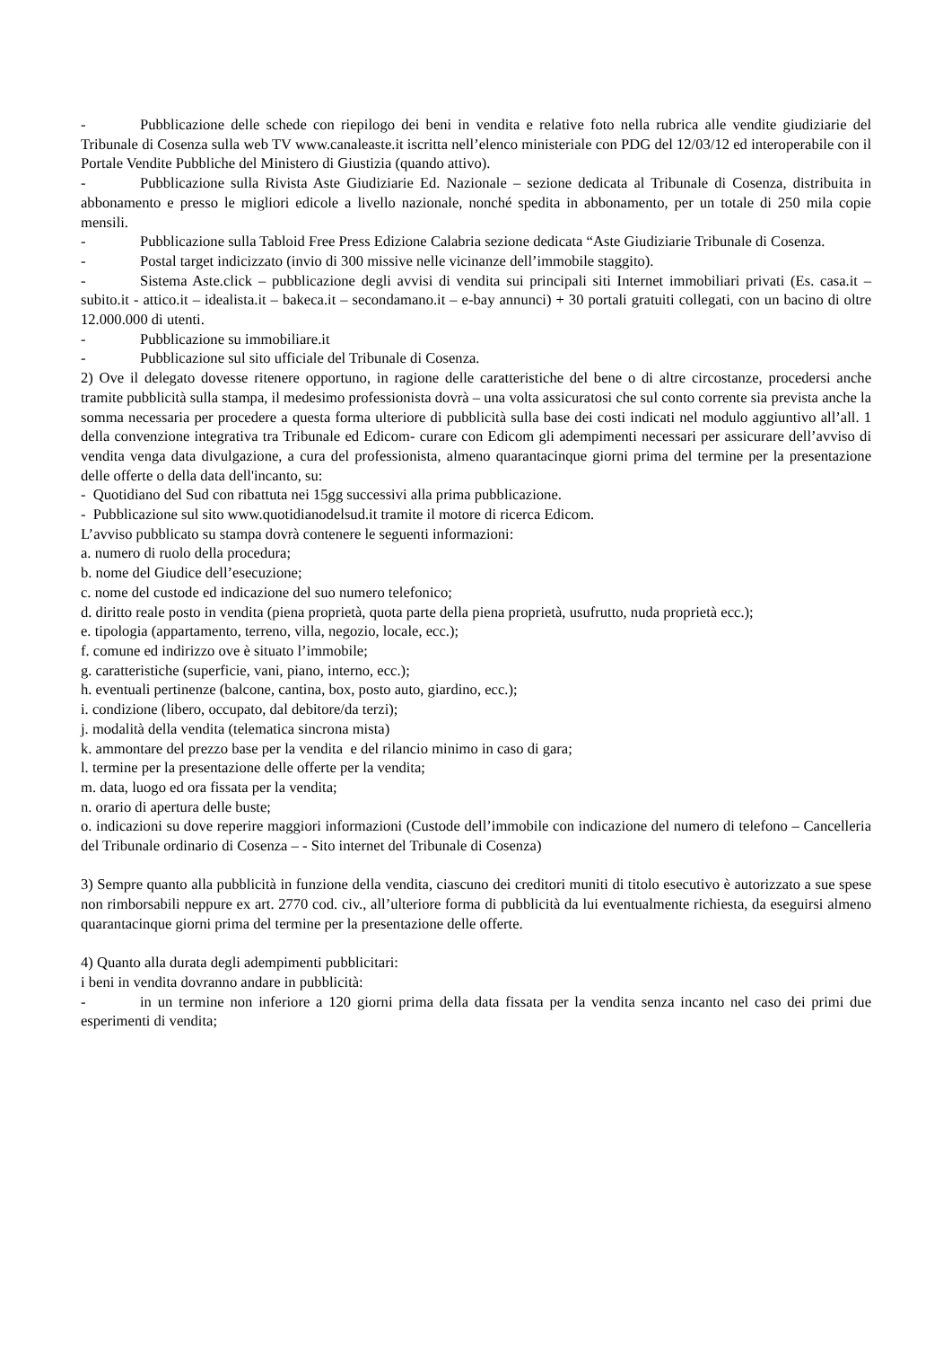- Pubblicazione delle schede con riepilogo dei beni in vendita e relative foto nella rubrica alle vendite giudiziarie del Tribunale di Cosenza sulla web TV www.canaleaste.it iscritta nell’elenco ministeriale con PDG del 12/03/12 ed interoperabile con il Portale Vendite Pubbliche del Ministero di Giustizia (quando attivo).
- Pubblicazione sulla Rivista Aste Giudiziarie Ed. Nazionale – sezione dedicata al Tribunale di Cosenza, distribuita in abbonamento e presso le migliori edicole a livello nazionale, nonché spedita in abbonamento, per un totale di 250 mila copie mensili.
- Pubblicazione sulla Tabloid Free Press Edizione Calabria sezione dedicata “Aste Giudiziarie Tribunale di Cosenza.
- Postal target indicizzato (invio di 300 missive nelle vicinanze dell’immobile staggito).
- Sistema Aste.click – pubblicazione degli avvisi di vendita sui principali siti Internet immobiliari privati (Es. casa.it – subito.it - attico.it – idealista.it – bakeca.it – secondamano.it – e-bay annunci) + 30 portali gratuiti collegati, con un bacino di oltre 12.000.000 di utenti.
- Pubblicazione su immobiliare.it
- Pubblicazione sul sito ufficiale del Tribunale di Cosenza.
2) Ove il delegato dovesse ritenere opportuno, in ragione delle caratteristiche del bene o di altre circostanze, procedersi anche tramite pubblicità sulla stampa, il medesimo professionista dovrà – una volta assicuratosi che sul conto corrente sia prevista anche la somma necessaria per procedere a questa forma ulteriore di pubblicità sulla base dei costi indicati nel modulo aggiuntivo all’all. 1 della convenzione integrativa tra Tribunale ed Edicom- curare con Edicom gli adempimenti necessari per assicurare dell’avviso di vendita venga data divulgazione, a cura del professionista, almeno quarantacinque giorni prima del termine per la presentazione delle offerte o della data dell'incanto, su:
- Quotidiano del Sud con ribattuta nei 15gg successivi alla prima pubblicazione.
- Pubblicazione sul sito www.quotidianodelsud.it tramite il motore di ricerca Edicom.
L’avviso pubblicato su stampa dovrà contenere le seguenti informazioni:
a. numero di ruolo della procedura;
b. nome del Giudice dell’esecuzione;
c. nome del custode ed indicazione del suo numero telefonico;
d. diritto reale posto in vendita (piena proprietà, quota parte della piena proprietà, usufrutto, nuda proprietà ecc.);
e. tipologia (appartamento, terreno, villa, negozio, locale, ecc.);
f. comune ed indirizzo ove è situato l’immobile;
g. caratteristiche (superficie, vani, piano, interno, ecc.);
h. eventuali pertinenze (balcone, cantina, box, posto auto, giardino, ecc.);
i. condizione (libero, occupato, dal debitore/da terzi);
j. modalità della vendita (telematica sincrona mista)
k. ammontare del prezzo base per la vendita e del rilancio minimo in caso di gara;
l. termine per la presentazione delle offerte per la vendita;
m. data, luogo ed ora fissata per la vendita;
n. orario di apertura delle buste;
o. indicazioni su dove reperire maggiori informazioni (Custode dell’immobile con indicazione del numero di telefono – Cancelleria del Tribunale ordinario di Cosenza – - Sito internet del Tribunale di Cosenza)
3) Sempre quanto alla pubblicità in funzione della vendita, ciascuno dei creditori muniti di titolo esecutivo è autorizzato a sue spese non rimborsabili neppure ex art. 2770 cod. civ., all’ulteriore forma di pubblicità da lui eventualmente richiesta, da eseguirsi almeno quarantacinque giorni prima del termine per la presentazione delle offerte.
4) Quanto alla durata degli adempimenti pubblicitari:
i beni in vendita dovranno andare in pubblicità:
- in un termine non inferiore a 120 giorni prima della data fissata per la vendita senza incanto nel caso dei primi due esperimenti di vendita;